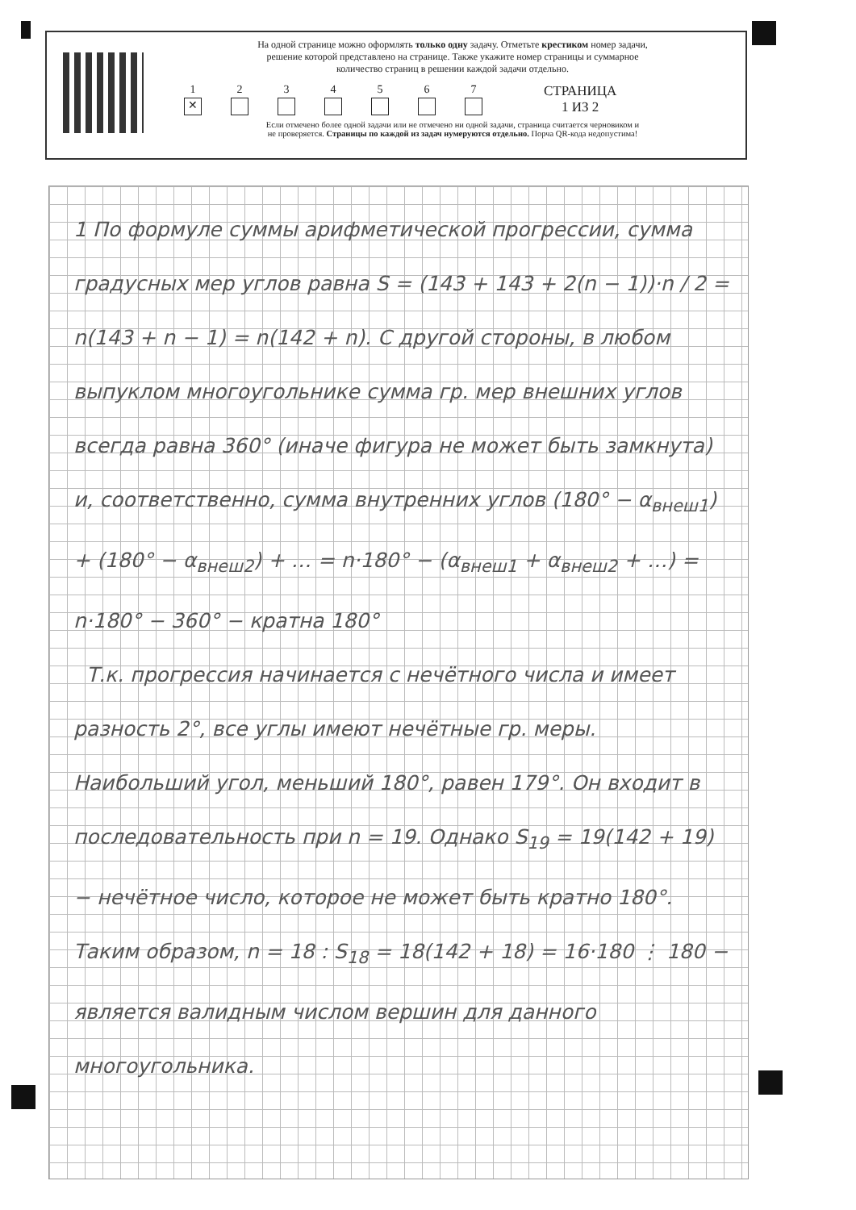На одной странице можно оформлять только одну задачу. Отметьте крестиком номер задачи,
решение которой представлено на странице. Также укажите номер страницы и суммарное
количество страниц в решении каждой задачи отдельно.
1
✕
2
3
4
5
6
7
СТРАНИЦА
1 ИЗ 2
Если отмечено более одной задачи или не отмечено ни одной задачи, страница считается черновиком и
не проверяется. Страницы по каждой из задач нумеруются отдельно. Порча QR-кода недопустима!
1 По формуле суммы арифметической прогрессии, сумма градусных мер углов равна S = (143 + 143 + 2(n − 1))·n / 2 = n(143 + n − 1) = n(142 + n). С другой стороны, в любом выпуклом многоугольнике сумма гр. мер внешних углов всегда равна 360° (иначе фигура не может быть замкнута) и, соответственно, сумма внутренних углов (180° − α<sub>внеш1</sub>) + (180° − α<sub>внеш2</sub>) + … = n·180° − (α<sub>внеш1</sub> + α<sub>внеш2</sub> + …) = n·180° − 360° − кратна 180°
Т.к. прогрессия начинается с нечётного числа и имеет разность 2°, все углы имеют нечётные гр. меры. Наибольший угол, меньший 180°, равен 179°. Он входит в последовательность при n = 19. Однако S<sub>19</sub> = 19(142 + 19) − нечётное число, которое не может быть кратно 180°. Таким образом, n = 18 : S<sub>18</sub> = 18(142 + 18) = 16·180 ⋮ 180 − является валидным числом вершин для данного многоугольника.